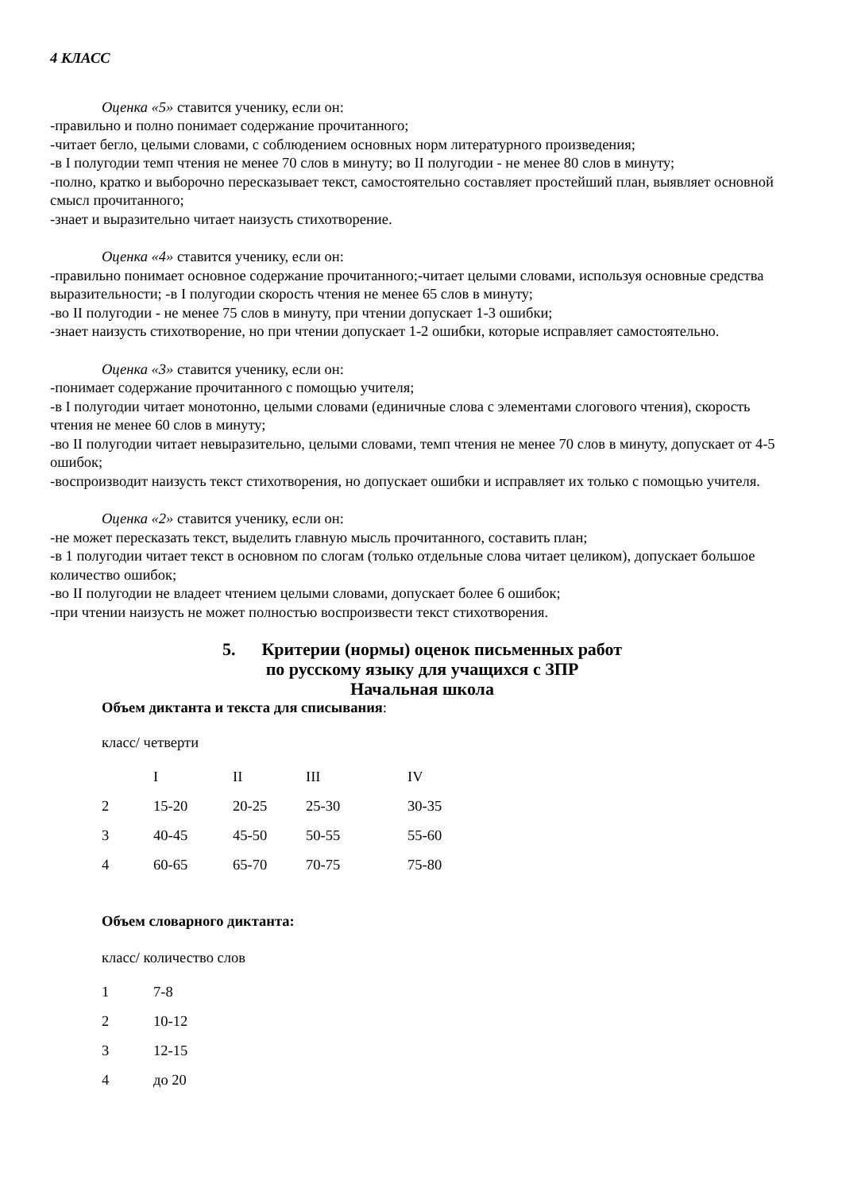4 КЛАСС
Оценка «5» ставится ученику, если он:
-правильно и полно понимает содержание прочитанного;
-читает бегло, целыми словами, с соблюдением основных норм литературного произведения;
-в I полугодии темп чтения не менее 70 слов в минуту; во II полугодии - не менее 80 слов в минуту;
-полно, кратко и выборочно пересказывает текст, самостоятельно составляет простейший план, выявляет основной смысл прочитанного;
-знает и выразительно читает наизусть стихотворение.
Оценка «4» ставится ученику, если он:
-правильно понимает основное содержание прочитанного;-читает целыми словами, используя основные средства выразительности; -в I полугодии скорость чтения не менее 65 слов в минуту;
-во II полугодии - не менее 75 слов в минуту, при чтении допускает 1-3 ошибки;
-знает наизусть стихотворение, но при чтении допускает 1-2 ошибки, которые исправляет самостоятельно.
Оценка «3» ставится ученику, если он:
-понимает содержание прочитанного с помощью учителя;
-в I полугодии читает монотонно, целыми словами (единичные слова с элементами слогового чтения), скорость чтения не менее 60 слов в минуту;
-во II полугодии читает невыразительно, целыми словами, темп чтения не менее 70 слов в минуту, допускает от 4-5 ошибок;
-воспроизводит наизусть текст стихотворения, но допускает ошибки и исправляет их только с помощью учителя.
Оценка «2» ставится ученику, если он:
-не может пересказать текст, выделить главную мысль прочитанного, составить план;
-в 1 полугодии читает текст в основном по слогам (только отдельные слова читает целиком), допускает большое количество ошибок;
-во II полугодии не владеет чтением целыми словами, допускает более 6 ошибок;
-при чтении наизусть не может полностью воспроизвести текст стихотворения.
5. Критерии (нормы) оценок письменных работ
по русскому языку для учащихся с ЗПР
Начальная школа
Объем диктанта и текста для списывания:
класс/ четверти
| | I | II | III | IV |
| 2 | 15-20 | 20-25 | 25-30 | 30-35 |
| 3 | 40-45 | 45-50 | 50-55 | 55-60 |
| 4 | 60-65 | 65-70 | 70-75 | 75-80 |
Объем словарного диктанта:
класс/ количество слов
| 1 | 7-8 |
| 2 | 10-12 |
| 3 | 12-15 |
| 4 | до 20 |